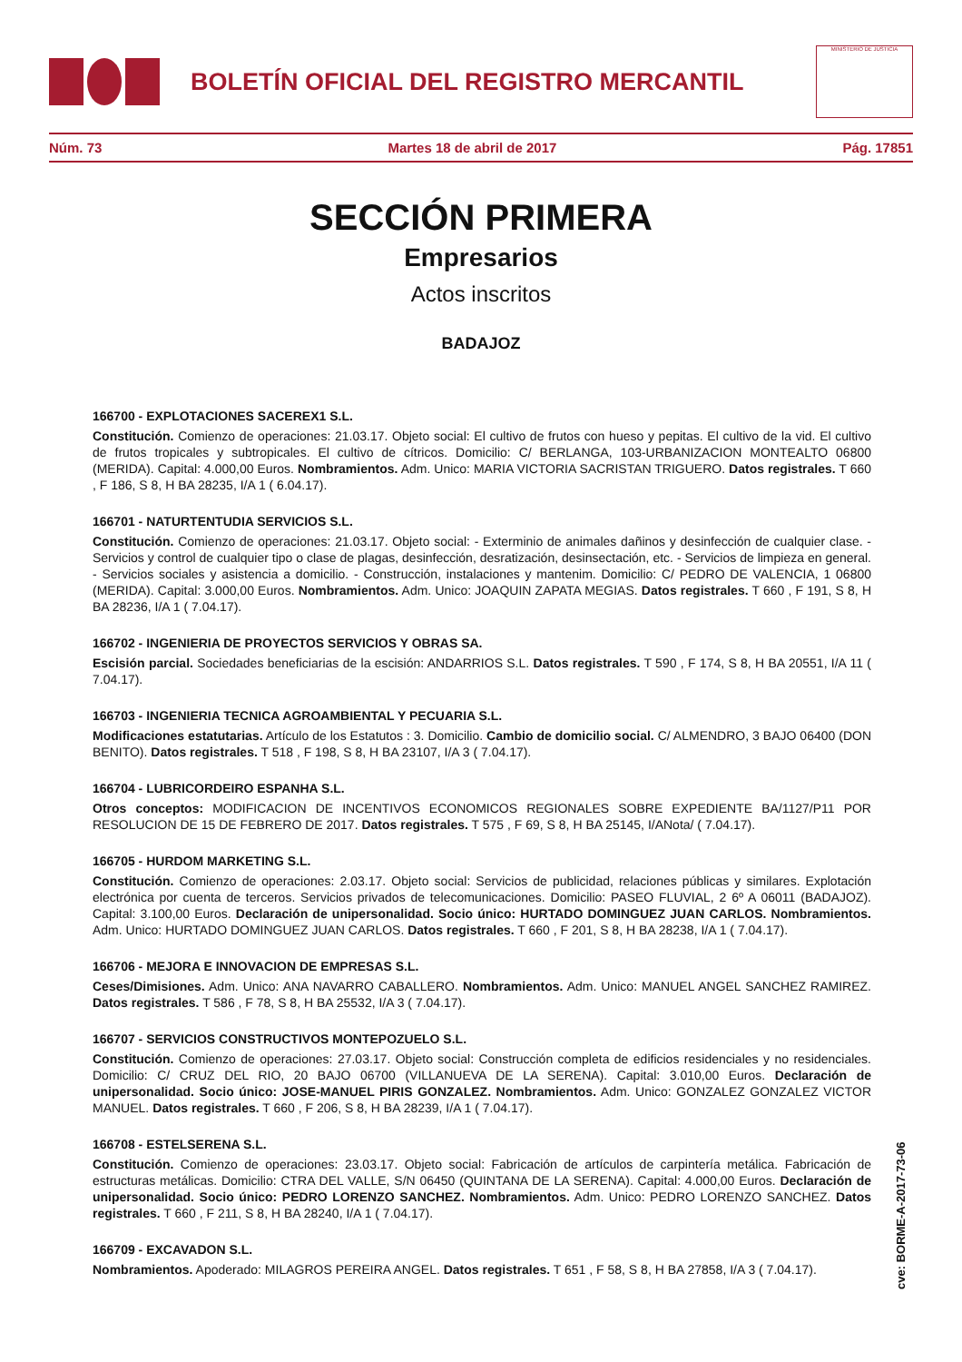BOLETÍN OFICIAL DEL REGISTRO MERCANTIL
MINISTERIO DE JUSTICIA
Núm. 73 Martes 18 de abril de 2017 Pág. 17851
SECCIÓN PRIMERA
Empresarios
Actos inscritos
BADAJOZ
166700 - EXPLOTACIONES SACEREX1 S.L.
Constitución. Comienzo de operaciones: 21.03.17. Objeto social: El cultivo de frutos con hueso y pepitas. El cultivo de la vid. El cultivo de frutos tropicales y subtropicales. El cultivo de cítricos. Domicilio: C/ BERLANGA, 103-URBANIZACION MONTEALTO 06800 (MERIDA). Capital: 4.000,00 Euros. Nombramientos. Adm. Unico: MARIA VICTORIA SACRISTAN TRIGUERO. Datos registrales. T 660 , F 186, S 8, H BA 28235, I/A 1 ( 6.04.17).
166701 - NATURTENTUDIA SERVICIOS S.L.
Constitución. Comienzo de operaciones: 21.03.17. Objeto social: - Exterminio de animales dañinos y desinfección de cualquier clase. - Servicios y control de cualquier tipo o clase de plagas, desinfección, desratización, desinsectación, etc. - Servicios de limpieza en general. - Servicios sociales y asistencia a domicilio. - Construcción, instalaciones y mantenim. Domicilio: C/ PEDRO DE VALENCIA, 1 06800 (MERIDA). Capital: 3.000,00 Euros. Nombramientos. Adm. Unico: JOAQUIN ZAPATA MEGIAS. Datos registrales. T 660 , F 191, S 8, H BA 28236, I/A 1 ( 7.04.17).
166702 - INGENIERIA DE PROYECTOS SERVICIOS Y OBRAS SA.
Escisión parcial. Sociedades beneficiarias de la escisión: ANDARRIOS S.L. Datos registrales. T 590 , F 174, S 8, H BA 20551, I/A 11 ( 7.04.17).
166703 - INGENIERIA TECNICA AGROAMBIENTAL Y PECUARIA S.L.
Modificaciones estatutarias. Artículo de los Estatutos : 3. Domicilio. Cambio de domicilio social. C/ ALMENDRO, 3 BAJO 06400 (DON BENITO). Datos registrales. T 518 , F 198, S 8, H BA 23107, I/A 3 ( 7.04.17).
166704 - LUBRICORDEIRO ESPANHA S.L.
Otros conceptos: MODIFICACION DE INCENTIVOS ECONOMICOS REGIONALES SOBRE EXPEDIENTE BA/1127/P11 POR RESOLUCION DE 15 DE FEBRERO DE 2017. Datos registrales. T 575 , F 69, S 8, H BA 25145, I/ANota/ ( 7.04.17).
166705 - HURDOM MARKETING S.L.
Constitución. Comienzo de operaciones: 2.03.17. Objeto social: Servicios de publicidad, relaciones públicas y similares. Explotación electrónica por cuenta de terceros. Servicios privados de telecomunicaciones. Domicilio: PASEO FLUVIAL, 2 6º A 06011 (BADAJOZ). Capital: 3.100,00 Euros. Declaración de unipersonalidad. Socio único: HURTADO DOMINGUEZ JUAN CARLOS. Nombramientos. Adm. Unico: HURTADO DOMINGUEZ JUAN CARLOS. Datos registrales. T 660 , F 201, S 8, H BA 28238, I/A 1 ( 7.04.17).
166706 - MEJORA E INNOVACION DE EMPRESAS S.L.
Ceses/Dimisiones. Adm. Unico: ANA NAVARRO CABALLERO. Nombramientos. Adm. Unico: MANUEL ANGEL SANCHEZ RAMIREZ. Datos registrales. T 586 , F 78, S 8, H BA 25532, I/A 3 ( 7.04.17).
166707 - SERVICIOS CONSTRUCTIVOS MONTEPOZUELO S.L.
Constitución. Comienzo de operaciones: 27.03.17. Objeto social: Construcción completa de edificios residenciales y no residenciales. Domicilio: C/ CRUZ DEL RIO, 20 BAJO 06700 (VILLANUEVA DE LA SERENA). Capital: 3.010,00 Euros. Declaración de unipersonalidad. Socio único: JOSE-MANUEL PIRIS GONZALEZ. Nombramientos. Adm. Unico: GONZALEZ GONZALEZ VICTOR MANUEL. Datos registrales. T 660 , F 206, S 8, H BA 28239, I/A 1 ( 7.04.17).
166708 - ESTELSERENA S.L.
Constitución. Comienzo de operaciones: 23.03.17. Objeto social: Fabricación de artículos de carpintería metálica. Fabricación de estructuras metálicas. Domicilio: CTRA DEL VALLE, S/N 06450 (QUINTANA DE LA SERENA). Capital: 4.000,00 Euros. Declaración de unipersonalidad. Socio único: PEDRO LORENZO SANCHEZ. Nombramientos. Adm. Unico: PEDRO LORENZO SANCHEZ. Datos registrales. T 660 , F 211, S 8, H BA 28240, I/A 1 ( 7.04.17).
166709 - EXCAVADON S.L.
Nombramientos. Apoderado: MILAGROS PEREIRA ANGEL. Datos registrales. T 651 , F 58, S 8, H BA 27858, I/A 3 ( 7.04.17).
cve: BORME-A-2017-73-06